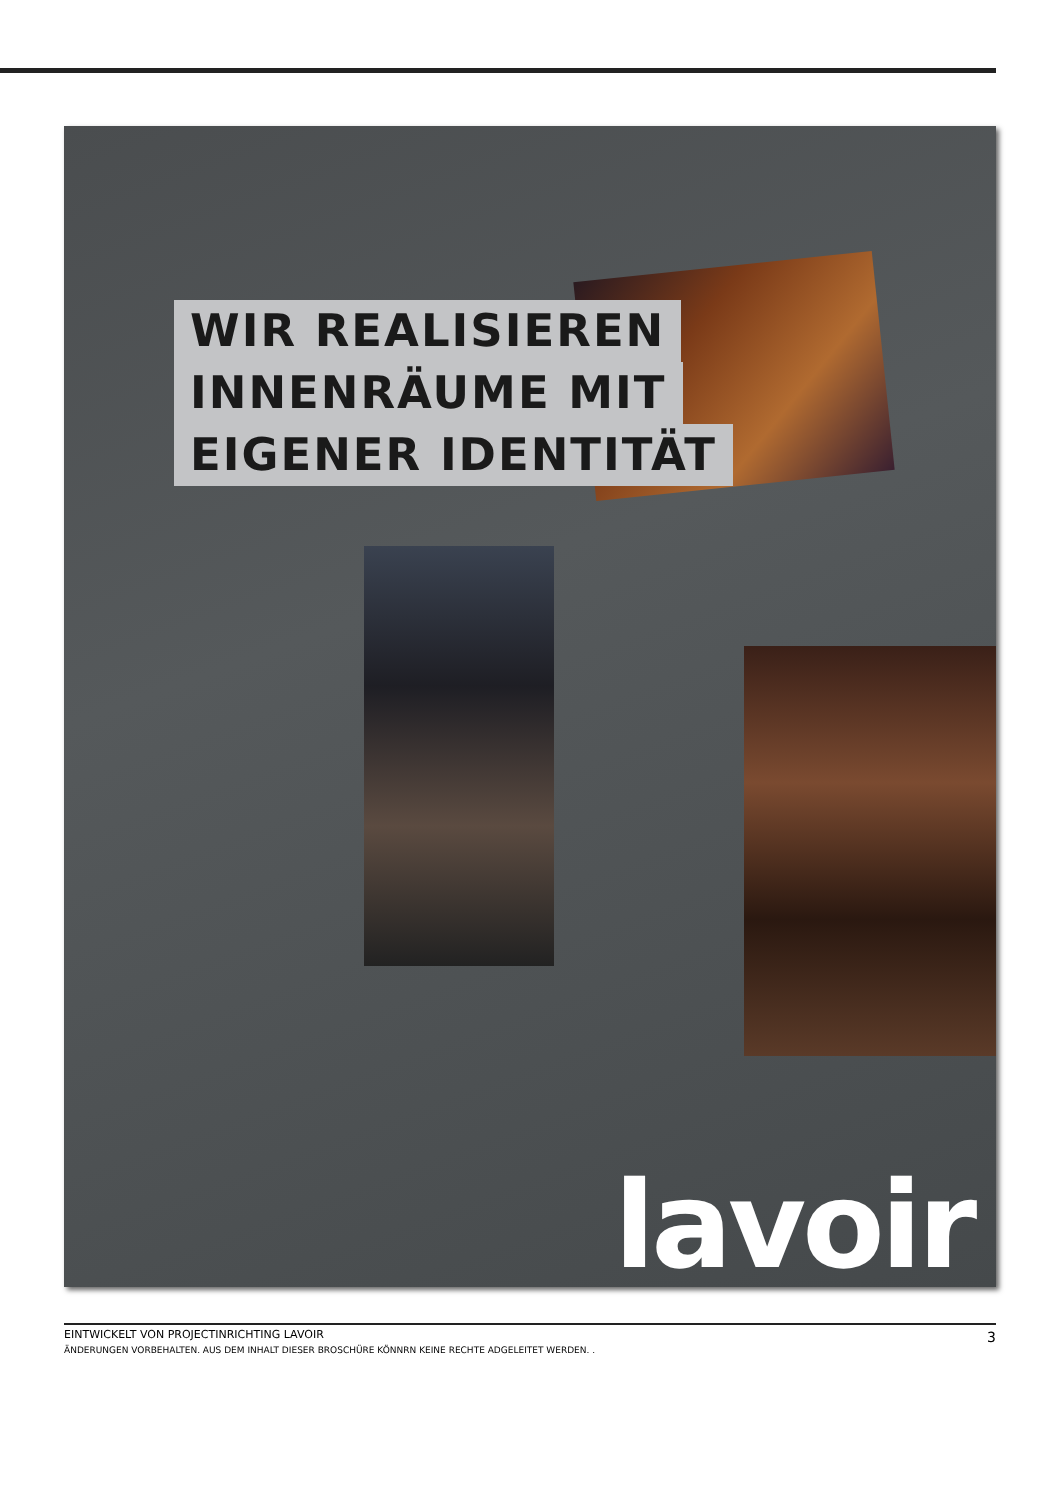WIR REALISIEREN
INNENRÄUME MIT
EIGENER IDENTITÄT
lavoir
EINTWICKELT VON PROJECTINRICHTING LAVOIR
3
ÄNDERUNGEN VORBEHALTEN. AUS DEM INHALT DIESER BROSCHÜRE KÖNNRN KEINE RECHTE ADGELEITET WERDEN. .